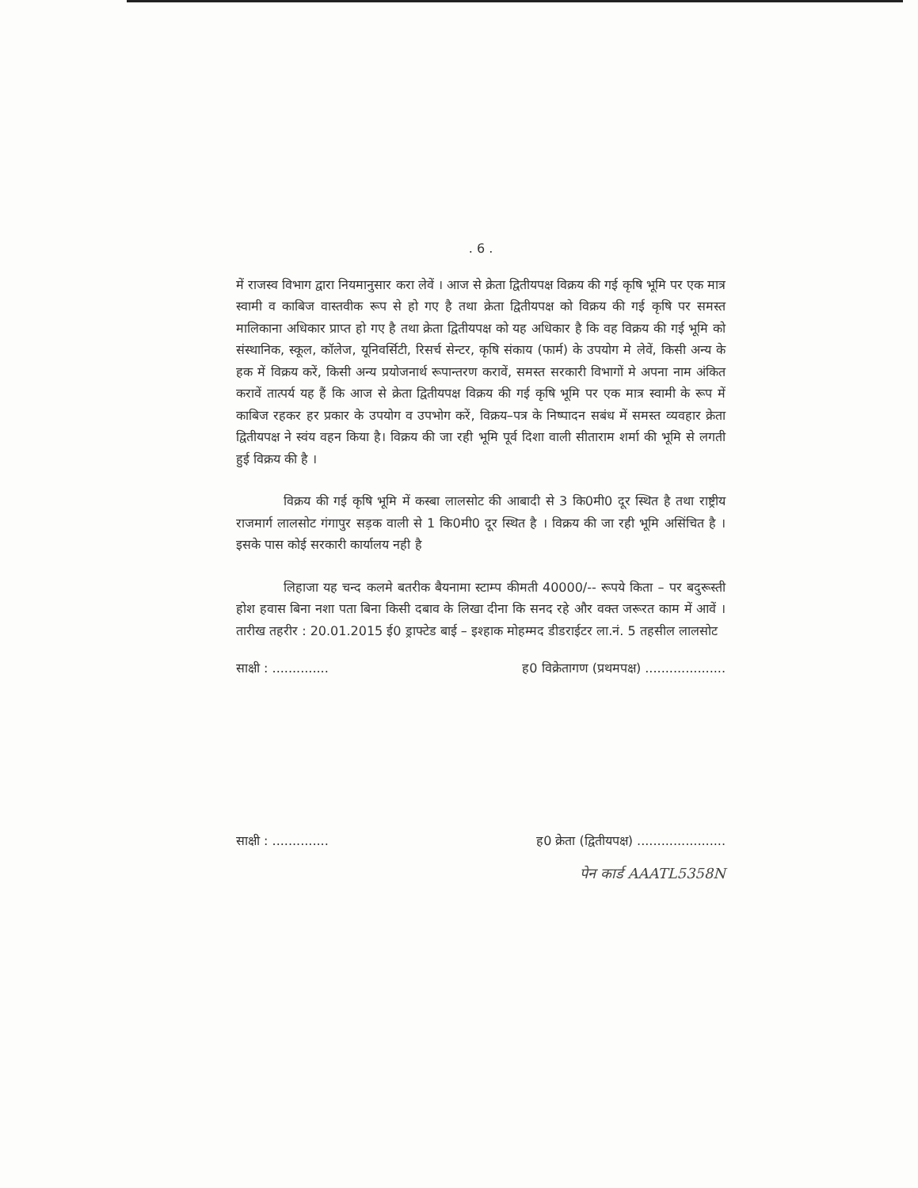. 6 .
में राजस्व विभाग द्वारा नियमानुसार करा लेवें । आज से क्रेता द्वितीयपक्ष विक्रय की गई कृषि भूमि पर एक मात्र स्वामी व काबिज वास्तवीक रूप से हो गए है तथा क्रेता द्वितीयपक्ष को विक्रय की गई कृषि पर समस्त मालिकाना अधिकार प्राप्त हो गए है तथा क्रेता द्वितीयपक्ष को यह अधिकार है कि वह विक्रय की गई भूमि को संस्थानिक, स्कूल, कॉलेज, यूनिवर्सिटी, रिसर्च सेन्टर, कृषि संकाय (फार्म) के उपयोग मे लेवें, किसी अन्य के हक में विक्रय करें, किसी अन्य प्रयोजनार्थ रूपान्तरण करावें, समस्त सरकारी विभागों मे अपना नाम अंकित करावें तात्पर्य यह हैं कि आज से क्रेता द्वितीयपक्ष विक्रय की गई कृषि भूमि पर एक मात्र स्वामी के रूप में काबिज रहकर हर प्रकार के उपयोग व उपभोग करें, विक्रय–पत्र के निष्पादन सबंध में समस्त व्यवहार क्रेता द्वितीयपक्ष ने स्वंय वहन किया है। विक्रय की जा रही भूमि पूर्व दिशा वाली सीताराम शर्मा की भूमि से लगती हुई विक्रय की है ।
विक्रय की गई कृषि भूमि में कस्बा लालसोट की आबादी से 3 कि0मी0 दूर स्थित है तथा राष्ट्रीय राजमार्ग लालसोट गंगापुर सड़क वाली से 1 कि0मी0 दूर स्थित है । विक्रय की जा रही भूमि असिंचित है । इसके पास कोई सरकारी कार्यालय नही है
लिहाजा यह चन्द कलमे बतरीक बैयनामा स्टाम्प कीमती 40000/-- रूपये किता – पर बदुरूस्ती होश हवास बिना नशा पता बिना किसी दबाव के लिखा दीना कि सनद रहे और वक्त जरूरत काम में आवें । तारीख तहरीर : 20.01.2015 ई0 ड्राफ्टेड बाई – इश्हाक मोहम्मद डीडराईटर ला.नं. 5 तहसील लालसोट
साक्षी : .............. ह0 विक्रेतागण (प्रथमपक्ष) ....................
साक्षी : .............. ह0 क्रेता (द्वितीयपक्ष) ......................
पेन कार्ड AAATL5358N